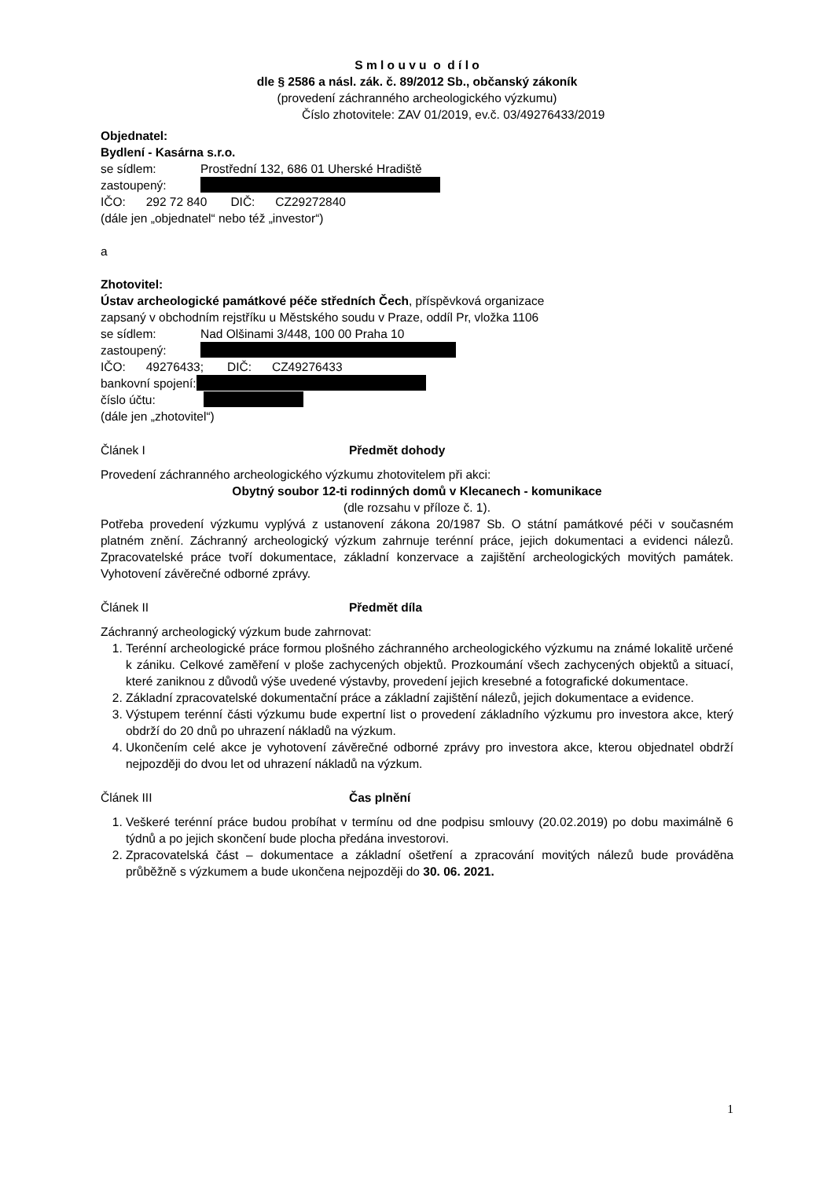S m l o u v u o d í l o
dle § 2586 a násl. zák. č. 89/2012 Sb., občanský zákoník
(provedení záchranného archeologického výzkumu)
Číslo zhotovitele: ZAV 01/2019, ev.č. 03/49276433/2019
Objednatel:
Bydlení - Kasárna s.r.o.
se sídlem: Prostřední 132, 686 01 Uherské Hradiště
zastoupený:
IČO: 292 72 840 DIČ: CZ29272840
(dále jen „objednatel“ nebo též „investor“)
a
Zhotovitel:
Ústav archeologické památkové péče středních Čech, příspěvková organizace
zapsaný v obchodním rejstříku u Městského soudu v Praze, oddíl Pr, vložka 1106
se sídlem: Nad Olšinami 3/448, 100 00 Praha 10
zastoupený:
IČO: 49276433; DIČ: CZ49276433
bankovní spojení:
číslo účtu:
(dále jen „zhotovitel“)
Článek I Předmět dohody
Provedení záchranného archeologického výzkumu zhotovitelem při akci:
Obytný soubor 12-ti rodinných domů v Klecanech - komunikace
(dle rozsahu v příloze č. 1).
Potřeba provedení výzkumu vyplývá z ustanovení zákona 20/1987 Sb. O státní památkové péči v současném platném znění. Záchranný archeologický výzkum zahrnuje terénní práce, jejich dokumentaci a evidenci nálezů. Zpracovatelské práce tvoří dokumentace, základní konzervace a zajištění archeologických movitých památek. Vyhotovení závěrečné odborné zprávy.
Článek II Předmět díla
Záchranný archeologický výzkum bude zahrnovat:
1. Terénní archeologické práce formou plošného záchranného archeologického výzkumu na známé lokalitě určené k zániku. Celkové zaměření v ploše zachycených objektů. Prozkoumání všech zachycených objektů a situací, které zaniknou z důvodů výše uvedené výstavby, provedení jejich kresebné a fotografické dokumentace.
2. Základní zpracovatelské dokumentační práce a základní zajištění nálezů, jejich dokumentace a evidence.
3. Výstupem terénní části výzkumu bude expertní list o provedení základního výzkumu pro investora akce, který obdrží do 20 dnů po uhrazení nákladů na výzkum.
4. Ukončením celé akce je vyhotovení závěrečné odborné zprávy pro investora akce, kterou objednatel obdrží nejpozději do dvou let od uhrazení nákladů na výzkum.
Článek III Čas plnění
1. Veškeré terénní práce budou probíhat v termínu od dne podpisu smlouvy (20.02.2019) po dobu maximálně 6 týdnů a po jejich skončení bude plocha předána investorovi.
2. Zpracovatelská část – dokumentace a základní ošetření a zpracování movitých nálezů bude prováděna průběžně s výzkumem a bude ukončena nejpozději do 30. 06. 2021.
1